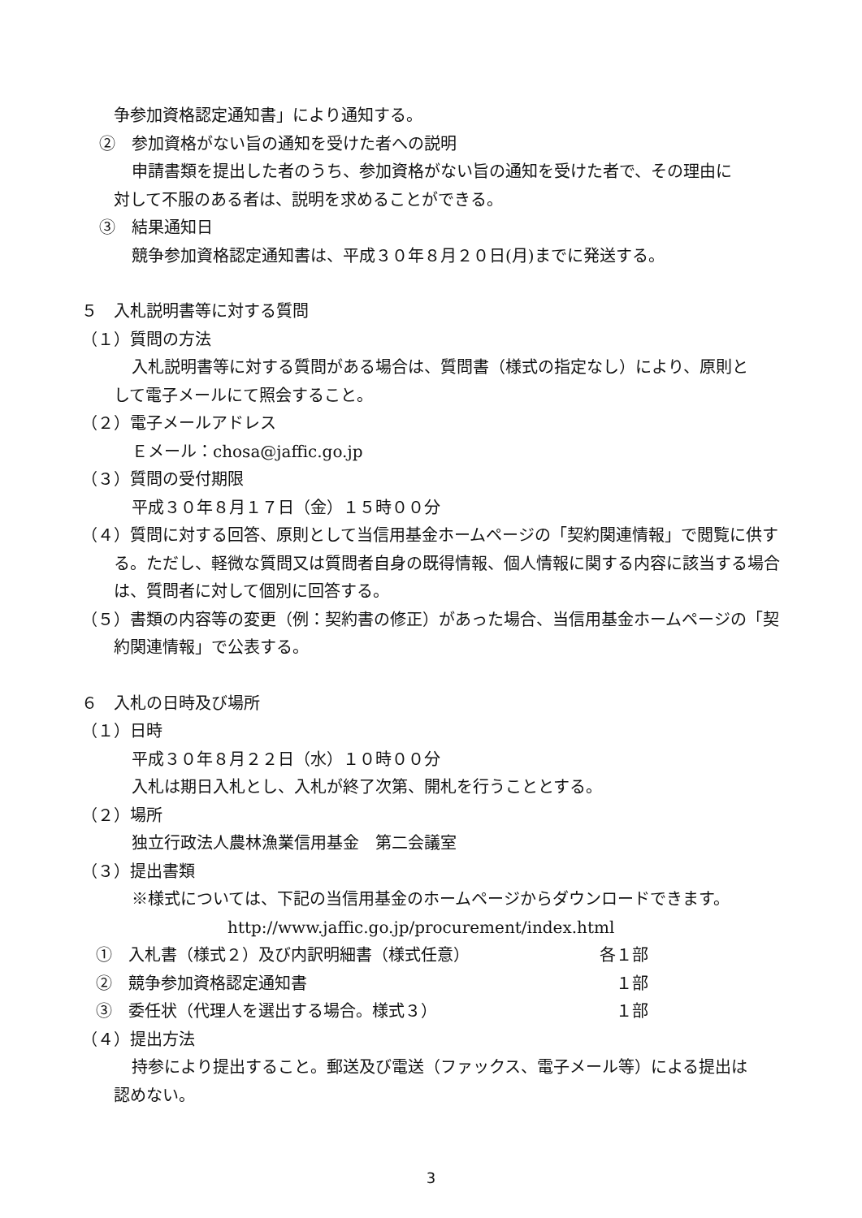争参加資格認定通知書」により通知する。
②　参加資格がない旨の通知を受けた者への説明
申請書類を提出した者のうち、参加資格がない旨の通知を受けた者で、その理由に
対して不服のある者は、説明を求めることができる。
③　結果通知日
競争参加資格認定通知書は、平成３０年８月２０日(月)までに発送する。
５　入札説明書等に対する質問
（１）質問の方法
入札説明書等に対する質問がある場合は、質問書（様式の指定なし）により、原則と
して電子メールにて照会すること。
（２）電子メールアドレス
Ｅメール：chosa@jaffic.go.jp
（３）質問の受付期限
平成３０年８月１７日（金）１５時００分
（４）質問に対する回答、原則として当信用基金ホームページの「契約関連情報」で閲覧に供する。ただし、軽微な質問又は質問者自身の既得情報、個人情報に関する内容に該当する場合は、質問者に対して個別に回答する。
（５）書類の内容等の変更（例：契約書の修正）があった場合、当信用基金ホームページの「契約関連情報」で公表する。
６　入札の日時及び場所
（１）日時
平成３０年８月２２日（水）１０時００分
入札は期日入札とし、入札が終了次第、開札を行うこととする。
（２）場所
独立行政法人農林漁業信用基金　第二会議室
（３）提出書類
※様式については、下記の当信用基金のホームページからダウンロードできます。
http://www.jaffic.go.jp/procurement/index.html
①　入札書（様式２）及び内訳明細書（様式任意） 各１部
②　競争参加資格認定通知書　１部
③　委任状（代理人を選出する場合。様式３）　１部
（４）提出方法
持参により提出すること。郵送及び電送（ファックス、電子メール等）による提出は
認めない。
3